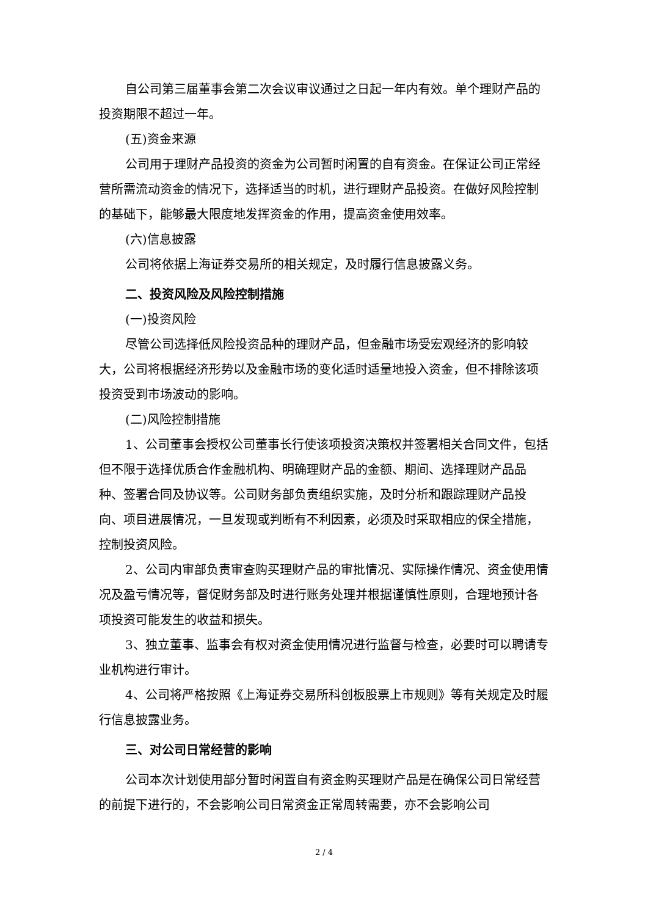自公司第三届董事会第二次会议审议通过之日起一年内有效。单个理财产品的投资期限不超过一年。
(五)资金来源
公司用于理财产品投资的资金为公司暂时闲置的自有资金。在保证公司正常经营所需流动资金的情况下，选择适当的时机，进行理财产品投资。在做好风险控制的基础下，能够最大限度地发挥资金的作用，提高资金使用效率。
(六)信息披露
公司将依据上海证券交易所的相关规定，及时履行信息披露义务。
二、投资风险及风险控制措施
(一)投资风险
尽管公司选择低风险投资品种的理财产品，但金融市场受宏观经济的影响较大，公司将根据经济形势以及金融市场的变化适时适量地投入资金，但不排除该项投资受到市场波动的影响。
(二)风险控制措施
1、公司董事会授权公司董事长行使该项投资决策权并签署相关合同文件，包括但不限于选择优质合作金融机构、明确理财产品的金额、期间、选择理财产品品种、签署合同及协议等。公司财务部负责组织实施，及时分析和跟踪理财产品投向、项目进展情况，一旦发现或判断有不利因素，必须及时采取相应的保全措施，控制投资风险。
2、公司内审部负责审查购买理财产品的审批情况、实际操作情况、资金使用情况及盈亏情况等，督促财务部及时进行账务处理并根据谨慎性原则，合理地预计各项投资可能发生的收益和损失。
3、独立董事、监事会有权对资金使用情况进行监督与检查，必要时可以聘请专业机构进行审计。
4、公司将严格按照《上海证券交易所科创板股票上市规则》等有关规定及时履行信息披露业务。
三、对公司日常经营的影响
公司本次计划使用部分暂时闲置自有资金购买理财产品是在确保公司日常经营的前提下进行的，不会影响公司日常资金正常周转需要，亦不会影响公司
2 / 4